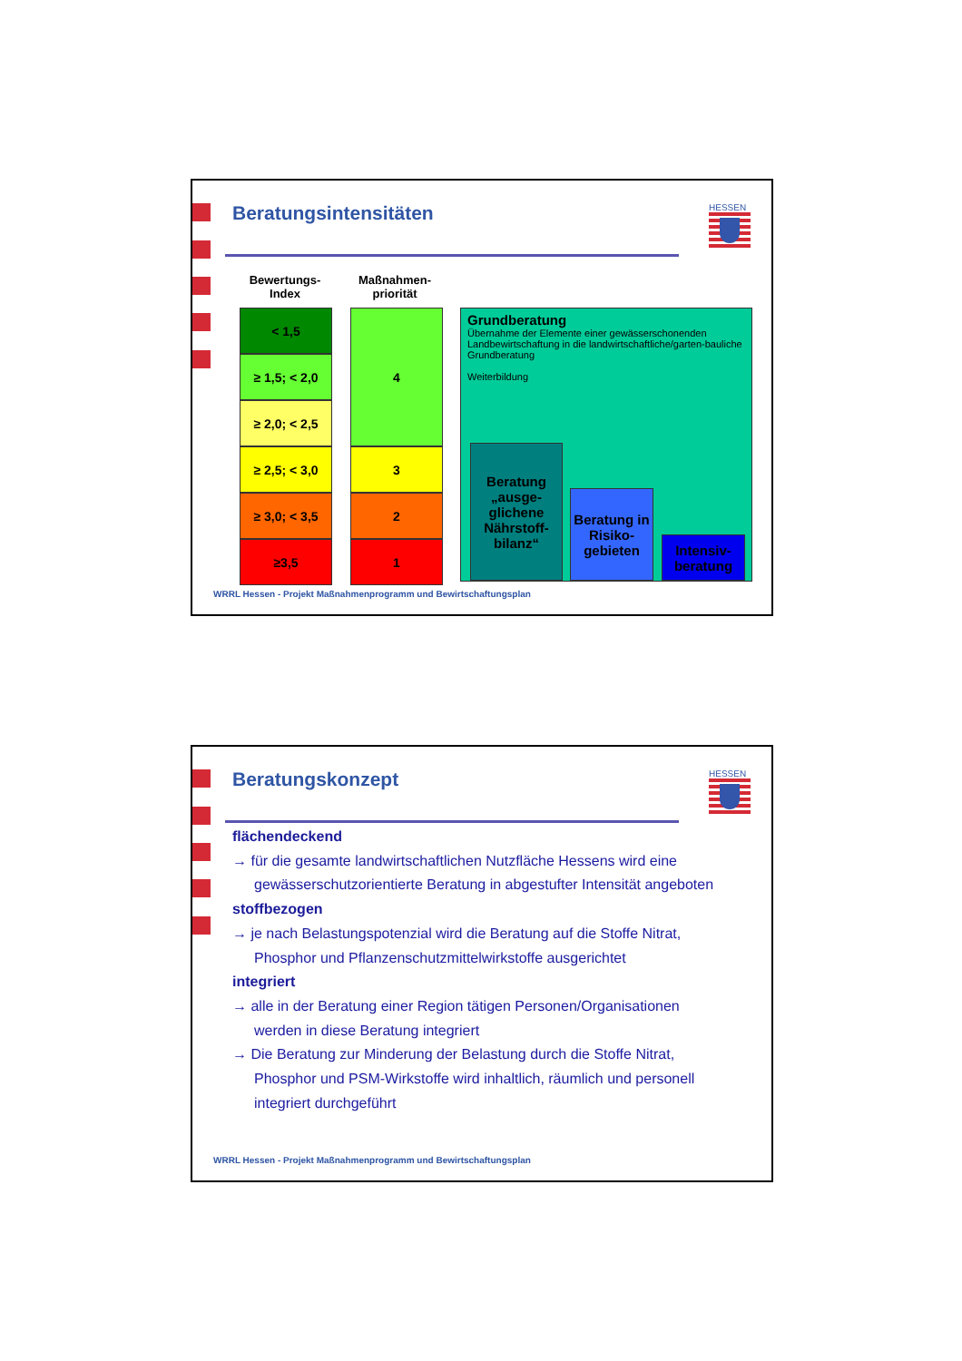Beratungsintensitäten
HESSEN
Bewertungs-
Index
Maßnahmen-
priorität
| < 1,5 | 4 |
| ≥ 1,5; < 2,0 | |
| ≥ 2,0; < 2,5 | |
| ≥ 2,5; < 3,0 | 3 |
| ≥ 3,0; < 3,5 | 2 |
| ≥3,5 | 1 |
Grundberatung
Übernahme der Elemente einer gewässerschonenden Landbewirtschaftung in die landwirtschaftliche/garten-bauliche Grundberatung
Weiterbildung
Beratung „ausge-glichene Nährstoff-bilanz“
Beratung in Risiko-gebieten
Intensiv-beratung
WRRL Hessen - Projekt Maßnahmenprogramm und Bewirtschaftungsplan
Beratungskonzept
HESSEN
flächendeckend
→ für die gesamte landwirtschaftlichen Nutzfläche Hessens wird eine
gewässerschutzorientierte Beratung in abgestufter Intensität angeboten
stoffbezogen
→ je nach Belastungspotenzial wird die Beratung auf die Stoffe Nitrat,
Phosphor und Pflanzenschutzmittelwirkstoffe ausgerichtet
integriert
→ alle in der Beratung einer Region tätigen Personen/Organisationen
werden in diese Beratung integriert
→ Die Beratung zur Minderung der Belastung durch die Stoffe Nitrat,
Phosphor und PSM-Wirkstoffe wird inhaltlich, räumlich und personell integriert durchgeführt
WRRL Hessen - Projekt Maßnahmenprogramm und Bewirtschaftungsplan